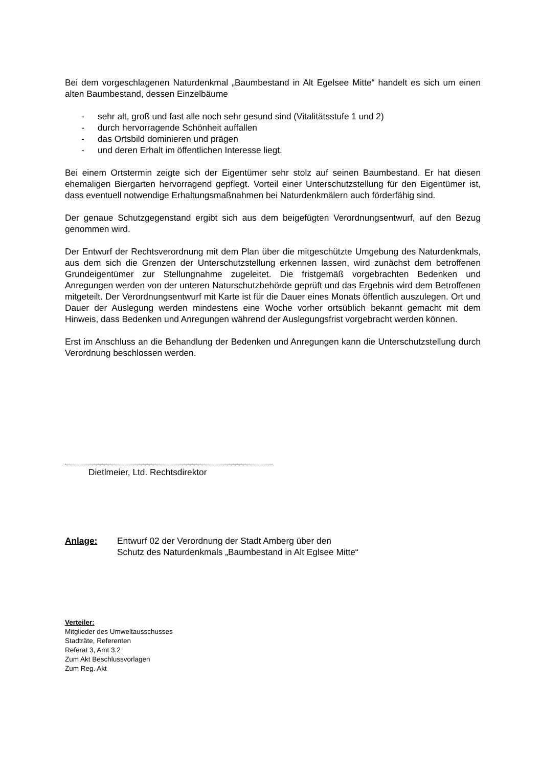Bei dem vorgeschlagenen Naturdenkmal „Baumbestand in Alt Egelsee Mitte“ handelt es sich um einen alten Baumbestand, dessen Einzelbäume
- sehr alt, groß und fast alle noch sehr gesund sind (Vitalitätsstufe 1 und 2)
- durch hervorragende Schönheit auffallen
- das Ortsbild dominieren und prägen
- und deren Erhalt im öffentlichen Interesse liegt.
Bei einem Ortstermin zeigte sich der Eigentümer sehr stolz auf seinen Baumbestand. Er hat diesen ehemaligen Biergarten hervorragend gepflegt. Vorteil einer Unterschutzstellung für den Eigentümer ist, dass eventuell notwendige Erhaltungsmaßnahmen bei Naturdenkmälern auch förderfähig sind.
Der genaue Schutzgegenstand ergibt sich aus dem beigefügten Verordnungsentwurf, auf den Bezug genommen wird.
Der Entwurf der Rechtsverordnung mit dem Plan über die mitgeschützte Umgebung des Naturdenkmals, aus dem sich die Grenzen der Unterschutzstellung erkennen lassen, wird zunächst dem betroffenen Grundeigentümer zur Stellungnahme zugeleitet. Die fristgemäß vorgebrachten Bedenken und Anregungen werden von der unteren Naturschutzbehörde geprüft und das Ergebnis wird dem Betroffenen mitgeteilt. Der Verordnungsentwurf mit Karte ist für die Dauer eines Monats öffentlich auszulegen. Ort und Dauer der Auslegung werden mindestens eine Woche vorher ortsüblich bekannt gemacht mit dem Hinweis, dass Bedenken und Anregungen während der Auslegungsfrist vorgebracht werden können.
Erst im Anschluss an die Behandlung der Bedenken und Anregungen kann die Unterschutzstellung durch Verordnung beschlossen werden.
Dietlmeier, Ltd. Rechtsdirektor
Anlage: Entwurf 02 der Verordnung der Stadt Amberg über den
Schutz des Naturdenkmals „Baumbestand in Alt Eglsee Mitte“
Verteiler:
Mitglieder des Umweltausschusses
Stadträte, Referenten
Referat 3, Amt 3.2
Zum Akt Beschlussvorlagen
Zum Reg. Akt